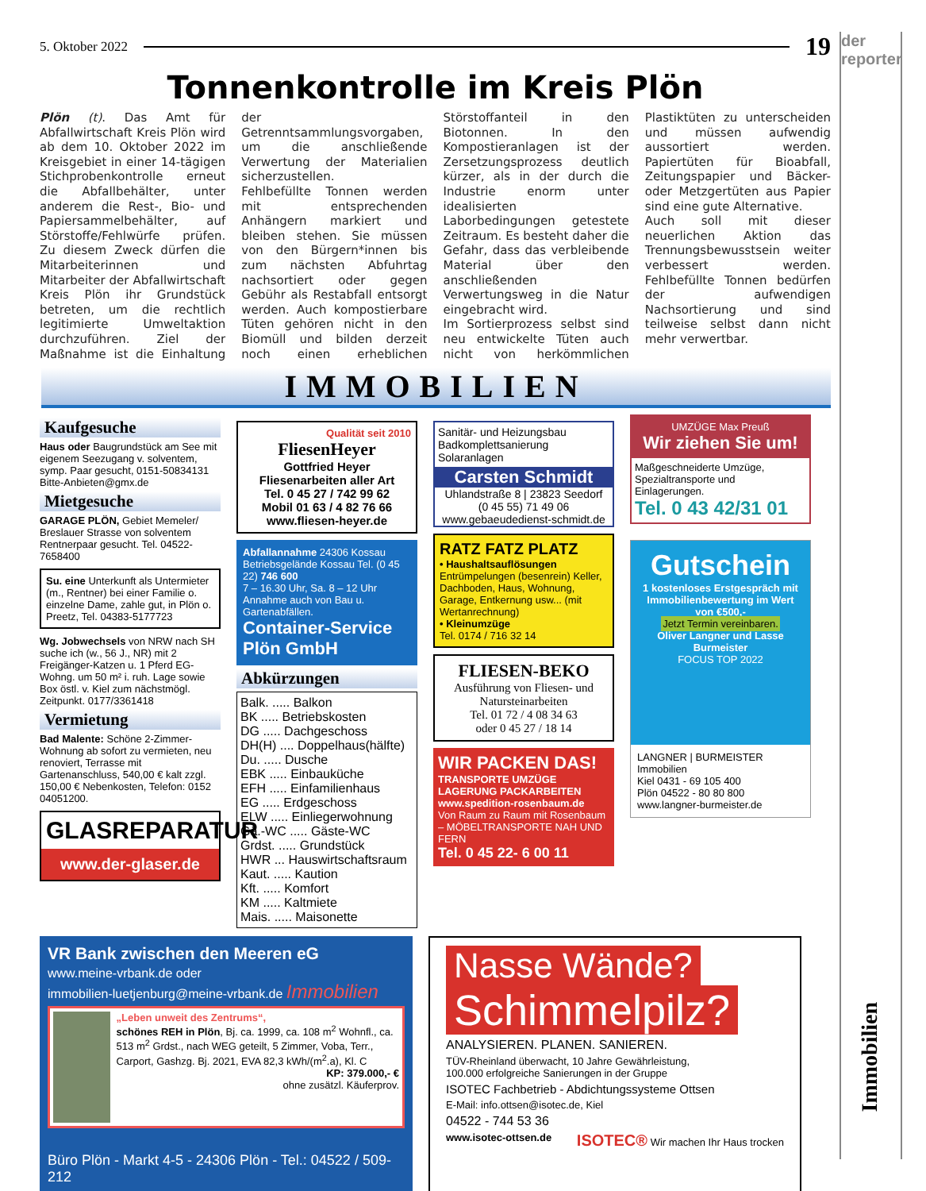5. Oktober 2022 19
der reporter
Immobilien
Tonnenkontrolle im Kreis Plön
Plön (t). Das Amt für Abfallwirtschaft Kreis Plön wird ab dem 10. Oktober 2022 im Kreisgebiet in einer 14-tägigen Stichprobenkontrolle erneut die Abfallbehälter, unter anderem die Rest-, Bio- und Papiersammelbehälter, auf Störstoffe/Fehlwürfe prüfen. Zu diesem Zweck dürfen die Mitarbeiterinnen und Mitarbeiter der Abfallwirtschaft Kreis Plön ihr Grundstück betreten, um die rechtlich legitimierte Umweltaktion durchzuführen. Ziel der Maßnahme ist die Einhaltung der Getrenntsammlungsvorgaben, um die anschließende Verwertung der Materialien sicherzustellen.
Fehlbefüllte Tonnen werden mit entsprechenden Anhängern markiert und bleiben stehen. Sie müssen von den Bürgern*innen bis zum nächsten Abfuhrtag nachsortiert oder gegen Gebühr als Restabfall entsorgt werden. Auch kompostierbare Tüten gehören nicht in den Biomüll und bilden derzeit noch einen erheblichen Störstoffanteil in den Biotonnen. In den Kompostieranlagen ist der Zersetzungsprozess deutlich kürzer, als in der durch die Industrie enorm unter idealisierten Laborbedingungen getestete Zeitraum. Es besteht daher die Gefahr, dass das verbleibende Material über den anschließenden Verwertungsweg in die Natur eingebracht wird.
Im Sortierprozess selbst sind neu entwickelte Tüten auch nicht von herkömmlichen Plastiktüten zu unterscheiden und müssen aufwendig aussortiert werden. Papiertüten für Bioabfall, Zeitungspapier und Bäcker- oder Metzgertüten aus Papier sind eine gute Alternative.
Auch soll mit dieser neuerlichen Aktion das Trennungsbewusstsein weiter verbessert werden. Fehlbefüllte Tonnen bedürfen der aufwendigen Nachsortierung und sind teilweise selbst dann nicht mehr verwertbar.
IMMOBILIEN
Kaufgesuche
Haus oder Baugrundstück am See mit eigenem Seezugang v. solventem, symp. Paar gesucht, 0151-50834131 Bitte-Anbieten@gmx.de
Mietgesuche
GARAGE PLÖN, Gebiet Memeler/ Breslauer Strasse von solventem Rentnerpaar gesucht. Tel. 04522-7658400
Su. eine Unterkunft als Untermieter (m., Rentner) bei einer Familie o. einzelne Dame, zahle gut, in Plön o. Preetz, Tel. 04383-5177723
Wg. Jobwechsels von NRW nach SH suche ich (w., 56 J., NR) mit 2 Freigänger-Katzen u. 1 Pferd EG-Wohng. um 50 m² i. ruh. Lage sowie Box östl. v. Kiel zum nächstmögl. Zeitpunkt. 0177/3361418
Vermietung
Bad Malente: Schöne 2-Zimmer-Wohnung ab sofort zu vermieten, neu renoviert, Terrasse mit Gartenanschluss, 540,00 € kalt zzgl. 150,00 € Nebenkosten, Telefon: 0152 04051200.
GLASREPARATUR
www.der-glaser.de
Qualität seit 2010
FliesenHeyer
Gottfried Heyer
Fliesenarbeiten aller Art
Tel. 0 45 27 / 742 99 62
Mobil 01 63 / 4 82 76 66
www.fliesen-heyer.de
Abfallannahme 24306 Kossau
Betriebsgelände Kossau Tel. (0 45 22) 746 600
7 – 16.30 Uhr, Sa. 8 – 12 Uhr
Annahme auch von Bau u. Gartenabfällen.
Container-Service Plön GmbH
Abkürzungen
Balk. ..... Balkon
BK ..... Betriebskosten
DG ..... Dachgeschoss
DH(H) .... Doppelhaus(hälfte)
Du. ..... Dusche
EBK ..... Einbauküche
EFH ..... Einfamilienhaus
EG ..... Erdgeschoss
ELW ..... Einliegerwohnung
Gä.-WC ..... Gäste-WC
Grdst. ..... Grundstück
HWR ... Hauswirtschaftsraum
Kaut. ..... Kaution
Kft. ..... Komfort
KM ..... Kaltmiete
Mais. ..... Maisonette
Sanitär- und Heizungsbau
Badkomplettsanierung
Solaranlagen
Carsten Schmidt
Uhlandstraße 8 | 23823 Seedorf
(0 45 55) 71 49 06
www.gebaeudedienst-schmidt.de
RATZ FATZ PLATZ
• Haushaltsauflösungen
Entrümpelungen (besenrein) Keller, Dachboden, Haus, Wohnung, Garage, Entkernung usw... (mit Wertanrechnung)
• Kleinumzüge
Tel. 0174 / 716 32 14
FLIESEN-BEKO
Ausführung von Fliesen- und Natursteinarbeiten
Tel. 01 72 / 4 08 34 63
oder 0 45 27 / 18 14
WIR PACKEN DAS!
TRANSPORTE UMZÜGE LAGERUNG PACKARBEITEN
www.spedition-rosenbaum.de
Von Raum zu Raum mit Rosenbaum – MÖBELTRANSPORTE NAH UND FERN
Tel. 0 45 22- 6 00 11
UMZÜGE Max Preuß
Wir ziehen Sie um!
Maßgeschneiderte Umzüge, Spezialtransporte und Einlagerungen.
Tel. 0 43 42/31 01
Gutschein
1 kostenloses Erstgespräch mit Immobilienbewertung im Wert von €500,-
Jetzt Termin vereinbaren.
Oliver Langner und Lasse Burmeister
FOCUS TOP 2022
LANGNER | BURMEISTER
Immobilien
Kiel 0431 - 69 105 400
Plön 04522 - 80 80 800
www.langner-burmeister.de
VR Bank zwischen den Meeren eG
www.meine-vrbank.de oder
immobilien-luetjenburg@meine-vrbank.de Immobilien
„Leben unweit des Zentrums“,
schönes REH in Plön, Bj. ca. 1999, ca. 108 m<sup>2</sup> Wohnfl., ca. 513 m<sup>2</sup> Grdst., nach WEG geteilt, 5 Zimmer, Voba, Terr., Carport, Gashzg. Bj. 2021, EVA 82,3 kWh/(m<sup>2</sup>.a), Kl. C
KP: 379.000,- €
ohne zusätzl. Käuferprov.
Büro Plön - Markt 4-5 - 24306 Plön - Tel.: 04522 / 509-212
Nasse Wände?
Schimmelpilz?
ANALYSIEREN. PLANEN. SANIEREN.
TÜV-Rheinland überwacht, 10 Jahre Gewährleistung,
100.000 erfolgreiche Sanierungen in der Gruppe
ISOTEC Fachbetrieb - Abdichtungssysteme Ottsen
E-Mail: info.ottsen@isotec.de, Kiel
04522 - 744 53 36
www.isotec-ottsen.de ISOTEC® Wir machen Ihr Haus trocken